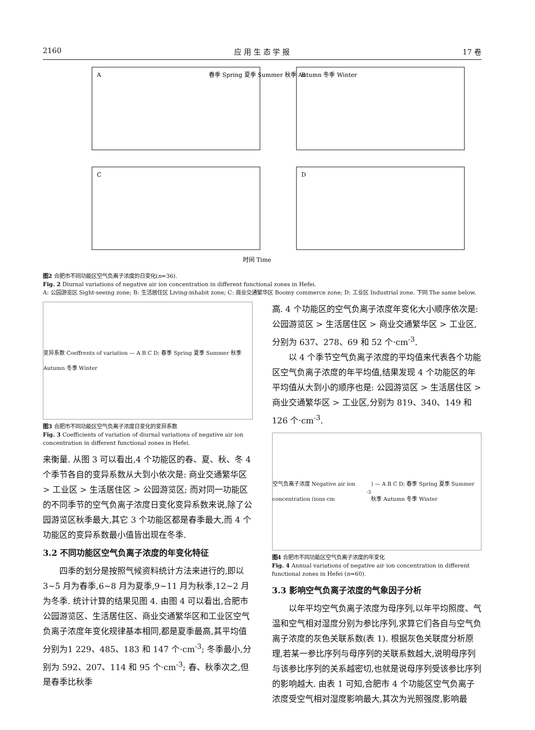2160 应 用 生 态 学 报 17 卷
A
B
C
D
春季 Spring 夏季 Summer 秋季 Autumn 冬季 Winter
时间 Time
图2 合肥市不同功能区空气负离子浓度的日变化(n=36).
Fig. 2 Diurnal variations of negative air ion concentration in different functional zones in Hefei.
A: 公园游览区 Sight-seeing zone; B: 生活居住区 Living-inhabit zone; C: 商业交通繁华区 Boomy commerce zone; D: 工业区 Industrial zone. 下同 The same below.
变异系数 Coeffrents of variation — A B C D; 春季 Spring 夏季 Summer 秋季 Autumn 冬季 Winter
图3 合肥市不同功能区空气负离子浓度日变化的变异系数
Fig. 3 Coefficients of variation of diurnal variations of negative air ion concentration in different functional zones in Hefei.
来衡量. 从图 3 可以看出,4 个功能区的春、夏、秋、冬 4 个季节各自的变异系数从大到小依次是: 商业交通繁华区 > 工业区 > 生活居住区 > 公园游览区; 而对同一功能区的不同季节的空气负离子浓度日变化变异系数来说,除了公园游览区秋季最大,其它 3 个功能区都是春季最大,而 4 个功能区的变异系数最小值皆出现在冬季.
3.2 不同功能区空气负离子浓度的年变化特征
四季的划分是按照气候资料统计方法来进行的,即以 3~5 月为春季,6~8 月为夏季,9~11 月为秋季,12~2 月为冬季. 统计计算的结果见图 4. 由图 4 可以看出,合肥市公园游览区、生活居住区、商业交通繁华区和工业区空气负离子浓度年变化规律基本相同,都是夏季最高,其平均值分别为1 229、485、183 和 147 个·cm<sup>-3</sup>; 冬季最小,分别为 592、207、114 和 95 个·cm<sup>-3</sup>; 春、秋季次之,但是春季比秋季
高. 4 个功能区的空气负离子浓度年变化大小顺序依次是: 公园游览区 > 生活居住区 > 商业交通繁华区 > 工业区,分别为 637、278、69 和 52 个·cm<sup>-3</sup>.
以 4 个季节空气负离子浓度的平均值来代表各个功能区空气负离子浓度的年平均值,结果发现 4 个功能区的年平均值从大到小的顺序也是: 公园游览区 > 生活居住区 > 商业交通繁华区 > 工业区,分别为 819、340、149 和 126 个·cm<sup>-3</sup>.
空气负离子浓度 Negative air ion concentration (ions·cm<sup>-3</sup>) — A B C D; 春季 Spring 夏季 Summer 秋季 Autumn 冬季 Winter
图4 合肥市不同功能区空气负离子浓度的年变化
Fig. 4 Annual variations of negative air ion concentration in different functional zones in Hefei (n=60).
3.3 影响空气负离子浓度的气象因子分析
以年平均空气负离子浓度为母序列,以年平均照度、气温和空气相对湿度分别为参比序列,求算它们各自与空气负离子浓度的灰色关联系数(表 1). 根据灰色关联度分析原理,若某一参比序列与母序列的关联系数越大,说明母序列与该参比序列的关系越密切,也就是说母序列受该参比序列的影响越大. 由表 1 可知,合肥市 4 个功能区空气负离子浓度受空气相对湿度影响最大,其次为光照强度,影响最